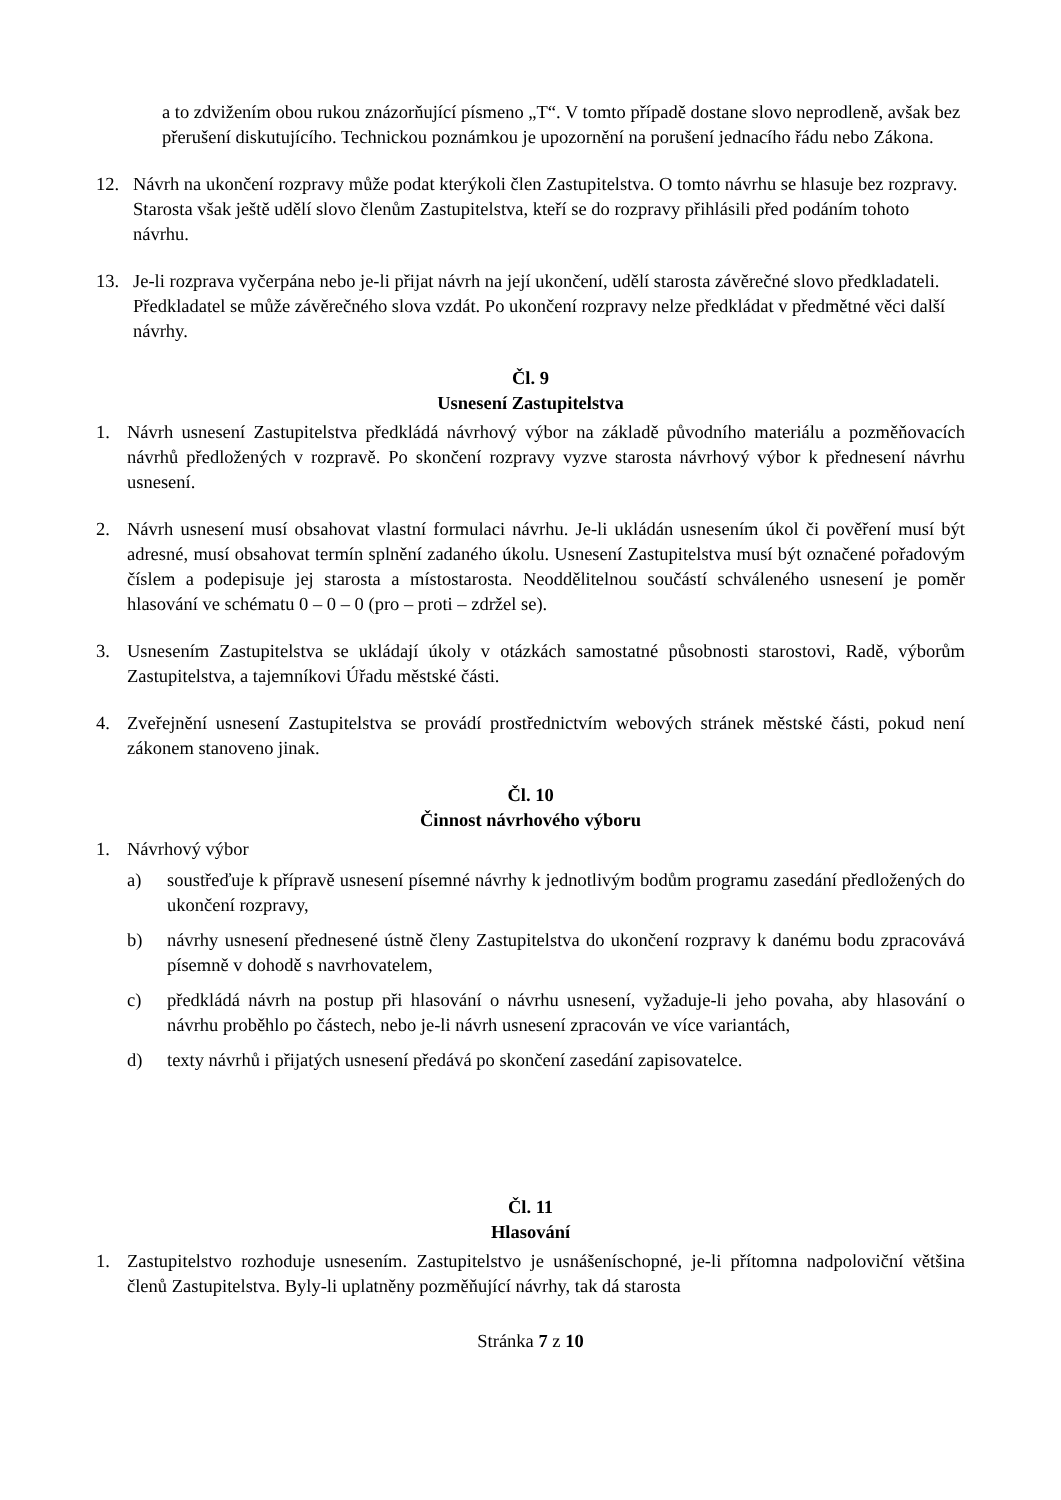a to zdvižením obou rukou znázorňující písmeno „T“. V tomto případě dostane slovo neprodleně, avšak bez přerušení diskutujícího. Technickou poznámkou je upozornění na porušení jednacího řádu nebo Zákona.
12. Návrh na ukončení rozpravy může podat kterýkoli člen Zastupitelstva. O tomto návrhu se hlasuje bez rozpravy. Starosta však ještě udělí slovo členům Zastupitelstva, kteří se do rozpravy přihlásili před podáním tohoto návrhu.
13. Je-li rozprava vyčerpána nebo je-li přijat návrh na její ukončení, udělí starosta závěrečné slovo předkladateli. Předkladatel se může závěrečného slova vzdát. Po ukončení rozpravy nelze předkládat v předmětné věci další návrhy.
Čl. 9
Usnesení Zastupitelstva
1. Návrh usnesení Zastupitelstva předkládá návrhový výbor na základě původního materiálu a pozměňovacích návrhů předložených v rozpravě. Po skončení rozpravy vyzve starosta návrhový výbor k přednesení návrhu usnesení.
2. Návrh usnesení musí obsahovat vlastní formulaci návrhu. Je-li ukládán usnesením úkol či pověření musí být adresné, musí obsahovat termín splnění zadaného úkolu. Usnesení Zastupitelstva musí být označené pořadovým číslem a podepisuje jej starosta a místostarosta. Neoddělitelnou součástí schváleného usnesení je poměr hlasování ve schématu 0 – 0 – 0 (pro – proti – zdržel se).
3. Usnesením Zastupitelstva se ukládají úkoly v otázkách samostatné působnosti starostovi, Radě, výborům Zastupitelstva, a tajemníkovi Úřadu městské části.
4. Zveřejnění usnesení Zastupitelstva se provádí prostřednictvím webových stránek městské části, pokud není zákonem stanoveno jinak.
Čl. 10
Činnost návrhového výboru
1. Návrhový výbor
a) soustřeďuje k přípravě usnesení písemné návrhy k jednotlivým bodům programu zasedání předložených do ukončení rozpravy,
b) návrhy usnesení přednesené ústně členy Zastupitelstva do ukončení rozpravy k danému bodu zpracovává písemně v dohodě s navrhovatelem,
c) předkládá návrh na postup při hlasování o návrhu usnesení, vyžaduje-li jeho povaha, aby hlasování o návrhu proběhlo po částech, nebo je-li návrh usnesení zpracován ve více variantách,
d) texty návrhů i přijatých usnesení předává po skončení zasedání zapisovatelce.
Čl. 11
Hlasování
1. Zastupitelstvo rozhoduje usnesením. Zastupitelstvo je usnášeníschopné, je-li přítomna nadpoloviční většina členů Zastupitelstva. Byly-li uplatněny pozměňující návrhy, tak dá starosta
Stránka 7 z 10